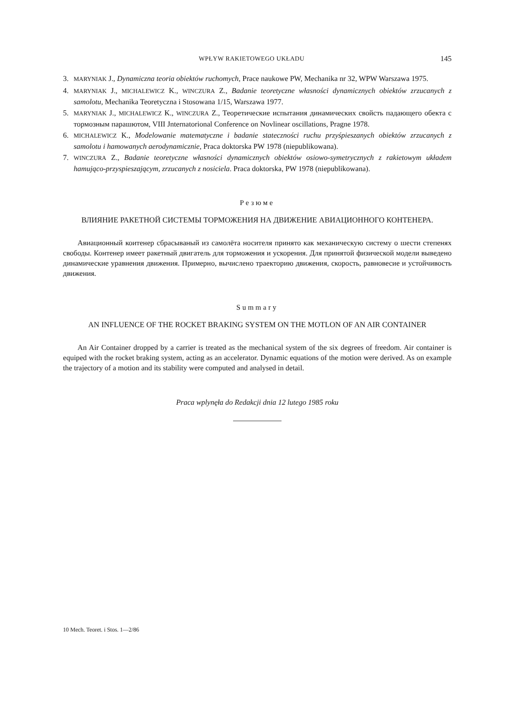WPŁYW RAKIETOWEGO UKŁADU 145
3. MARYNIAK J., Dynamiczna teoria obiektów ruchomych, Prace naukowe PW, Mechanika nr 32, WPW Warszawa 1975.
4. MARYNIAK J., MICHALEWICZ K., WINCZURA Z., Badanie teoretyczne własności dynamicznych obiektów zrzucanych z samolotu, Mechanika Teoretyczna i Stosowana 1/15, Warszawa 1977.
5. MARYNIAK J., MICHALEWICZ K., WINCZURA Z., Теоретические испытания динамических свойсть падающего обекта с тормозным парашютом, VIII Jnternatorional Conference on Novlinear oscillations, Pragne 1978.
6. MICHALEWICZ K., Modelowanie matematyczne i badanie stateczności ruchu przyśpieszanych obiektów zrzucanych z samolotu i hamowanych aerodynamicznie, Praca doktorska PW 1978 (niepublikowana).
7. WINCZURA Z., Badanie teoretyczne własności dynamicznych obiektów osiowo-symetrycznych z rakietowym układem hamująco-przyspieszającym, zrzucanych z nosiciela. Praca doktorska, PW 1978 (niepublikowana).
Резюме
ВЛИЯНИЕ РАКЕТНОЙ СИСТЕМЫ ТОРМОЖЕНИЯ НА ДВИЖЕНИЕ АВИАЦИОННОГО КОНТЕНЕРА.
Авиационный коитенер сбрасываный из самолёта носителя принято как механическую систему о шести степенях свободы. Контенер имеет ракетный двигатель для торможения и ускорения. Для принятой физической модели выведено динамические уравнения движения. Примерно, вычислено траекторию движения, скорость, равновесие и устойчивость движения.
Summary
AN INFLUENCE OF THE ROCKET BRAKING SYSTEM ON THE MOTLON OF AN AIR CONTAINER
An Air Container dropped by a carrier is treated as the mechanical system of the six degrees of freedom. Air container is equiped with the rocket braking system, acting as an accelerator. Dynamic equations of the motion were derived. As on example the trajectory of a motion and its stability were computed and analysed in detail.
Praca wplynęła do Redakcji dnia 12 lutego 1985 roku
10 Mech. Teoret. i Stos. 1—2/86